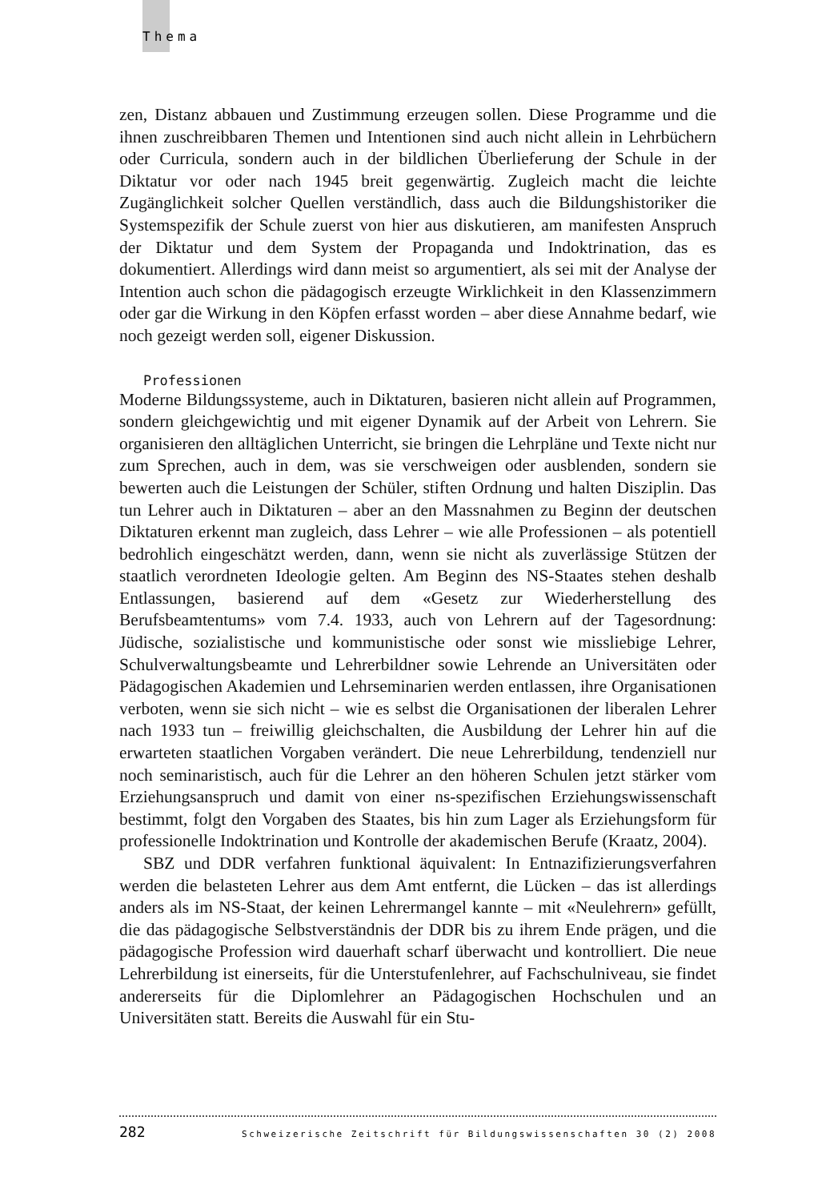Thema
zen, Distanz abbauen und Zustimmung erzeugen sollen. Diese Programme und die ihnen zuschreibbaren Themen und Intentionen sind auch nicht allein in Lehrbüchern oder Curricula, sondern auch in der bildlichen Überlieferung der Schule in der Diktatur vor oder nach 1945 breit gegenwärtig. Zugleich macht die leichte Zugänglichkeit solcher Quellen verständlich, dass auch die Bildungshistoriker die Systemspezifik der Schule zuerst von hier aus diskutieren, am manifesten Anspruch der Diktatur und dem System der Propaganda und Indoktrination, das es dokumentiert. Allerdings wird dann meist so argumentiert, als sei mit der Analyse der Intention auch schon die pädagogisch erzeugte Wirklichkeit in den Klassenzimmern oder gar die Wirkung in den Köpfen erfasst worden – aber diese Annahme bedarf, wie noch gezeigt werden soll, eigener Diskussion.
Professionen
Moderne Bildungssysteme, auch in Diktaturen, basieren nicht allein auf Programmen, sondern gleichgewichtig und mit eigener Dynamik auf der Arbeit von Lehrern. Sie organisieren den alltäglichen Unterricht, sie bringen die Lehrpläne und Texte nicht nur zum Sprechen, auch in dem, was sie verschweigen oder ausblenden, sondern sie bewerten auch die Leistungen der Schüler, stiften Ordnung und halten Disziplin. Das tun Lehrer auch in Diktaturen – aber an den Massnahmen zu Beginn der deutschen Diktaturen erkennt man zugleich, dass Lehrer – wie alle Professionen – als potentiell bedrohlich eingeschätzt werden, dann, wenn sie nicht als zuverlässige Stützen der staatlich verordneten Ideologie gelten. Am Beginn des NS-Staates stehen deshalb Entlassungen, basierend auf dem «Gesetz zur Wiederherstellung des Berufsbeamtentums» vom 7.4. 1933, auch von Lehrern auf der Tagesordnung: Jüdische, sozialistische und kommunistische oder sonst wie missliebige Lehrer, Schulverwaltungsbeamte und Lehrerbildner sowie Lehrende an Universitäten oder Pädagogischen Akademien und Lehrseminarien werden entlassen, ihre Organisationen verboten, wenn sie sich nicht – wie es selbst die Organisationen der liberalen Lehrer nach 1933 tun – freiwillig gleichschalten, die Ausbildung der Lehrer hin auf die erwarteten staatlichen Vorgaben verändert. Die neue Lehrerbildung, tendenziell nur noch seminaristisch, auch für die Lehrer an den höheren Schulen jetzt stärker vom Erziehungsanspruch und damit von einer ns-spezifischen Erziehungswissenschaft bestimmt, folgt den Vorgaben des Staates, bis hin zum Lager als Erziehungsform für professionelle Indoktrination und Kontrolle der akademischen Berufe (Kraatz, 2004).
SBZ und DDR verfahren funktional äquivalent: In Entnazifizierungsverfahren werden die belasteten Lehrer aus dem Amt entfernt, die Lücken – das ist allerdings anders als im NS-Staat, der keinen Lehrermangel kannte – mit «Neulehrern» gefüllt, die das pädagogische Selbstverständnis der DDR bis zu ihrem Ende prägen, und die pädagogische Profession wird dauerhaft scharf überwacht und kontrolliert. Die neue Lehrerbildung ist einerseits, für die Unterstufenlehrer, auf Fachschulniveau, sie findet andererseits für die Diplomlehrer an Pädagogischen Hochschulen und an Universitäten statt. Bereits die Auswahl für ein Stu-
282 Schweizerische Zeitschrift für Bildungswissenschaften 30 (2) 2008